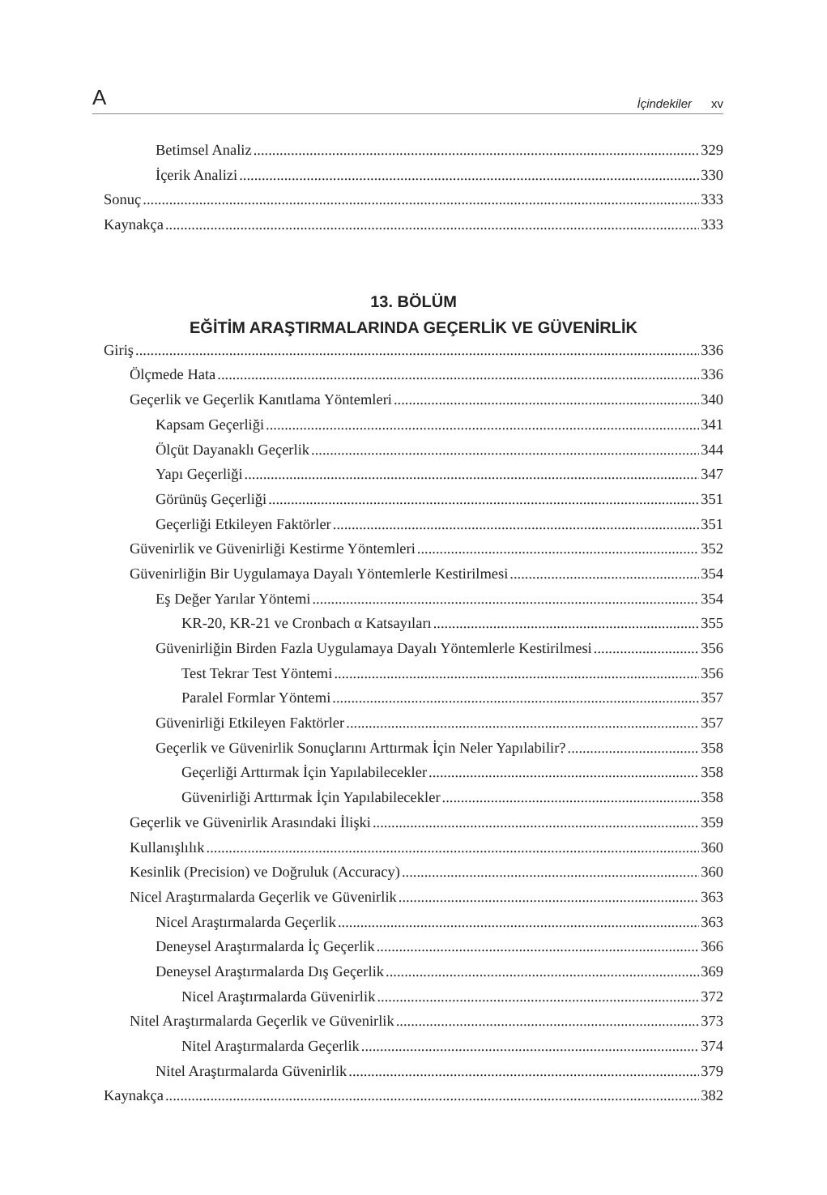A İçindekiler xv
Betimsel Analiz 329
İçerik Analizi 330
Sonuç 333
Kaynakça 333
13. BÖLÜM
EĞİTİM ARAŞTIRMALARINDA GEÇERLİK VE GÜVENİRLİK
Giriş 336
Ölçmede Hata 336
Geçerlik ve Geçerlik Kanıtlama Yöntemleri 340
Kapsam Geçerliği 341
Ölçüt Dayanaklı Geçerlik 344
Yapı Geçerliği 347
Görünüş Geçerliği 351
Geçerliği Etkileyen Faktörler 351
Güvenirlik ve Güvenirliği Kestirme Yöntemleri 352
Güvenirliğin Bir Uygulamaya Dayalı Yöntemlerle Kestirilmesi 354
Eş Değer Yarılar Yöntemi 354
KR-20, KR-21 ve Cronbach α Katsayıları 355
Güvenirliğin Birden Fazla Uygulamaya Dayalı Yöntemlerle Kestirilmesi 356
Test Tekrar Test Yöntemi 356
Paralel Formlar Yöntemi 357
Güvenirliği Etkileyen Faktörler 357
Geçerlik ve Güvenirlik Sonuçlarını Arttırmak İçin Neler Yapılabilir? 358
Geçerliği Arttırmak İçin Yapılabilecekler 358
Güvenirliği Arttırmak İçin Yapılabilecekler 358
Geçerlik ve Güvenirlik Arasındaki İlişki 359
Kullanışlılık 360
Kesinlik (Precision) ve Doğruluk (Accuracy) 360
Nicel Araştırmalarda Geçerlik ve Güvenirlik 363
Nicel Araştırmalarda Geçerlik 363
Deneysel Araştırmalarda İç Geçerlik 366
Deneysel Araştırmalarda Dış Geçerlik 369
Nicel Araştırmalarda Güvenirlik 372
Nitel Araştırmalarda Geçerlik ve Güvenirlik 373
Nitel Araştırmalarda Geçerlik 374
Nitel Araştırmalarda Güvenirlik 379
Kaynakça 382